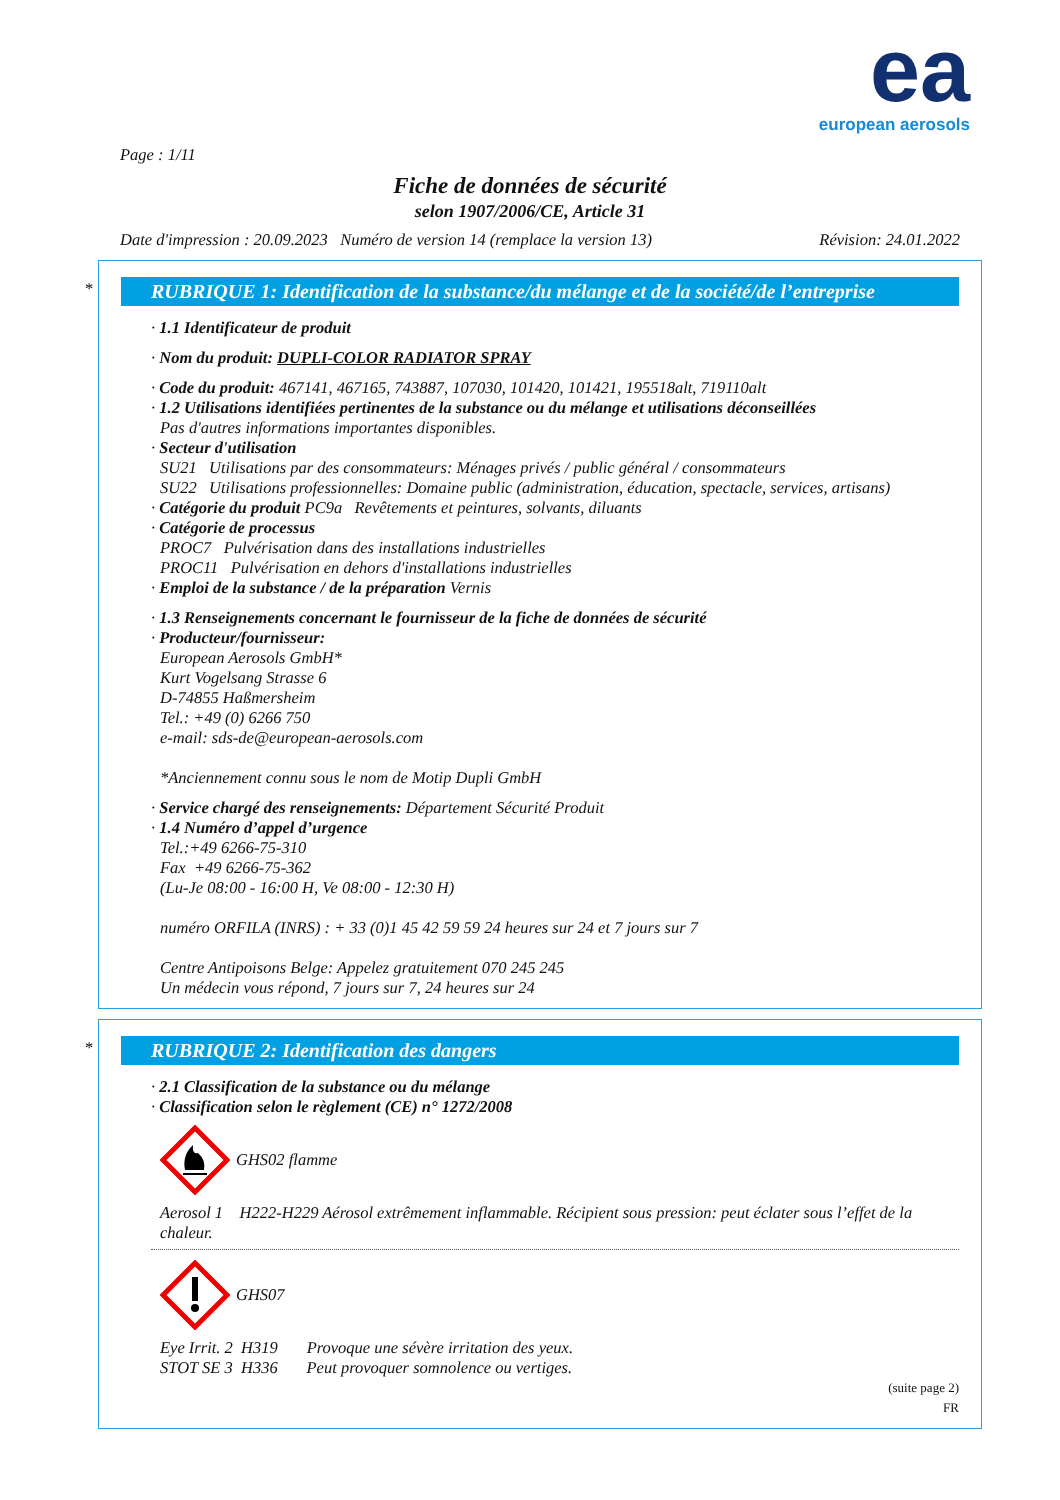ea
european aerosols
Page : 1/11
Fiche de données de sécurité
selon 1907/2006/CE, Article 31
Date d'impression : 20.09.2023 Numéro de version 14 (remplace la version 13) Révision: 24.01.2022
*
RUBRIQUE 1: Identification de la substance/du mélange et de la société/de l’entreprise
· 1.1 Identificateur de produit
· Nom du produit: DUPLI-COLOR RADIATOR SPRAY
· Code du produit: 467141, 467165, 743887, 107030, 101420, 101421, 195518alt, 719110alt
· 1.2 Utilisations identifiées pertinentes de la substance ou du mélange et utilisations déconseillées
Pas d'autres informations importantes disponibles.
· Secteur d'utilisation
SU21 Utilisations par des consommateurs: Ménages privés / public général / consommateurs
SU22 Utilisations professionnelles: Domaine public (administration, éducation, spectacle, services, artisans)
· Catégorie du produit PC9a Revêtements et peintures, solvants, diluants
· Catégorie de processus
PROC7 Pulvérisation dans des installations industrielles
PROC11 Pulvérisation en dehors d'installations industrielles
· Emploi de la substance / de la préparation Vernis
· 1.3 Renseignements concernant le fournisseur de la fiche de données de sécurité
· Producteur/fournisseur:
European Aerosols GmbH*
Kurt Vogelsang Strasse 6
D-74855 Haßmersheim
Tel.: +49 (0) 6266 750
e-mail: sds-de@european-aerosols.com
*Anciennement connu sous le nom de Motip Dupli GmbH
· Service chargé des renseignements: Département Sécurité Produit
· 1.4 Numéro d’appel d’urgence
Tel.:+49 6266-75-310
Fax +49 6266-75-362
(Lu-Je 08:00 - 16:00 H, Ve 08:00 - 12:30 H)
numéro ORFILA (INRS) : + 33 (0)1 45 42 59 59 24 heures sur 24 et 7 jours sur 7
Centre Antipoisons Belge: Appelez gratuitement 070 245 245
Un médecin vous répond, 7 jours sur 7, 24 heures sur 24
*
RUBRIQUE 2: Identification des dangers
· 2.1 Classification de la substance ou du mélange
· Classification selon le règlement (CE) n° 1272/2008
GHS02 flamme
Aerosol 1 H222-H229 Aérosol extrêmement inflammable. Récipient sous pression: peut éclater sous l’effet de la chaleur.
GHS07
Eye Irrit. 2 H319 Provoque une sévère irritation des yeux.
STOT SE 3 H336 Peut provoquer somnolence ou vertiges.
(suite page 2)
FR